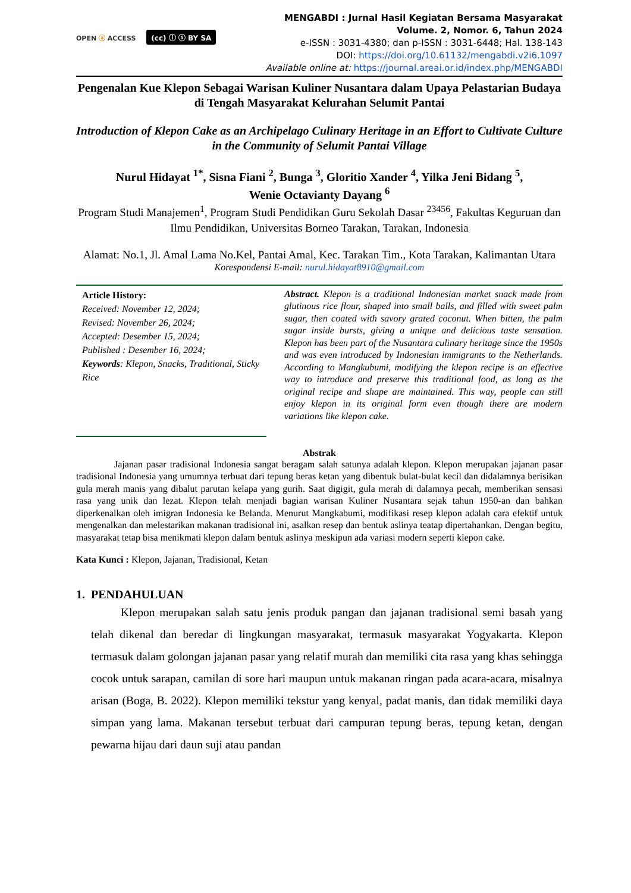OPEN ⓐ ACCESS (cc) ⓘ ⓢ BY SA
MENGABDI : Jurnal Hasil Kegiatan Bersama Masyarakat
Volume. 2, Nomor. 6, Tahun 2024
e-ISSN : 3031-4380; dan p-ISSN : 3031-6448; Hal. 138-143
DOI: https://doi.org/10.61132/mengabdi.v2i6.1097
Available online at: https://journal.areai.or.id/index.php/MENGABDI
Pengenalan Kue Klepon Sebagai Warisan Kuliner Nusantara dalam Upaya Pelastarian Budaya di Tengah Masyarakat Kelurahan Selumit Pantai
Introduction of Klepon Cake as an Archipelago Culinary Heritage in an Effort to Cultivate Culture in the Community of Selumit Pantai Village
Nurul Hidayat <sup>1*</sup>, Sisna Fiani <sup>2</sup>, Bunga <sup>3</sup>, Gloritio Xander <sup>4</sup>, Yilka Jeni Bidang <sup>5</sup>,
Wenie Octavianty Dayang <sup>6</sup>
Program Studi Manajemen<sup>1</sup>, Program Studi Pendidikan Guru Sekolah Dasar <sup>23456</sup>, Fakultas Keguruan dan Ilmu Pendidikan, Universitas Borneo Tarakan, Tarakan, Indonesia
Alamat: No.1, Jl. Amal Lama No.Kel, Pantai Amal, Kec. Tarakan Tim., Kota Tarakan, Kalimantan Utara
Korespondensi E-mail: nurul.hidayat8910@gmail.com
Article History:
Received: November 12, 2024;
Revised: November 26, 2024;
Accepted: Desember 15, 2024;
Published : Desember 16, 2024;
Keywords: Klepon, Snacks, Traditional, Sticky Rice
Abstract. Klepon is a traditional Indonesian market snack made from glutinous rice flour, shaped into small balls, and filled with sweet palm sugar, then coated with savory grated coconut. When bitten, the palm sugar inside bursts, giving a unique and delicious taste sensation. Klepon has been part of the Nusantara culinary heritage since the 1950s and was even introduced by Indonesian immigrants to the Netherlands. According to Mangkubumi, modifying the klepon recipe is an effective way to introduce and preserve this traditional food, as long as the original recipe and shape are maintained. This way, people can still enjoy klepon in its original form even though there are modern variations like klepon cake.
Abstrak
Jajanan pasar tradisional Indonesia sangat beragam salah satunya adalah klepon. Klepon merupakan jajanan pasar tradisional Indonesia yang umumnya terbuat dari tepung beras ketan yang dibentuk bulat-bulat kecil dan didalamnya berisikan gula merah manis yang dibalut parutan kelapa yang gurih. Saat digigit, gula merah di dalamnya pecah, memberikan sensasi rasa yang unik dan lezat. Klepon telah menjadi bagian warisan Kuliner Nusantara sejak tahun 1950-an dan bahkan diperkenalkan oleh imigran Indonesia ke Belanda. Menurut Mangkabumi, modifikasi resep klepon adalah cara efektif untuk mengenalkan dan melestarikan makanan tradisional ini, asalkan resep dan bentuk aslinya teatap dipertahankan. Dengan begitu, masyarakat tetap bisa menikmati klepon dalam bentuk aslinya meskipun ada variasi modern seperti klepon cake.
Kata Kunci : Klepon, Jajanan, Tradisional, Ketan
1. PENDAHULUAN
Klepon merupakan salah satu jenis produk pangan dan jajanan tradisional semi basah yang telah dikenal dan beredar di lingkungan masyarakat, termasuk masyarakat Yogyakarta. Klepon termasuk dalam golongan jajanan pasar yang relatif murah dan memiliki cita rasa yang khas sehingga cocok untuk sarapan, camilan di sore hari maupun untuk makanan ringan pada acara-acara, misalnya arisan (Boga, B. 2022). Klepon memiliki tekstur yang kenyal, padat manis, dan tidak memiliki daya simpan yang lama. Makanan tersebut terbuat dari campuran tepung beras, tepung ketan, dengan pewarna hijau dari daun suji atau pandan